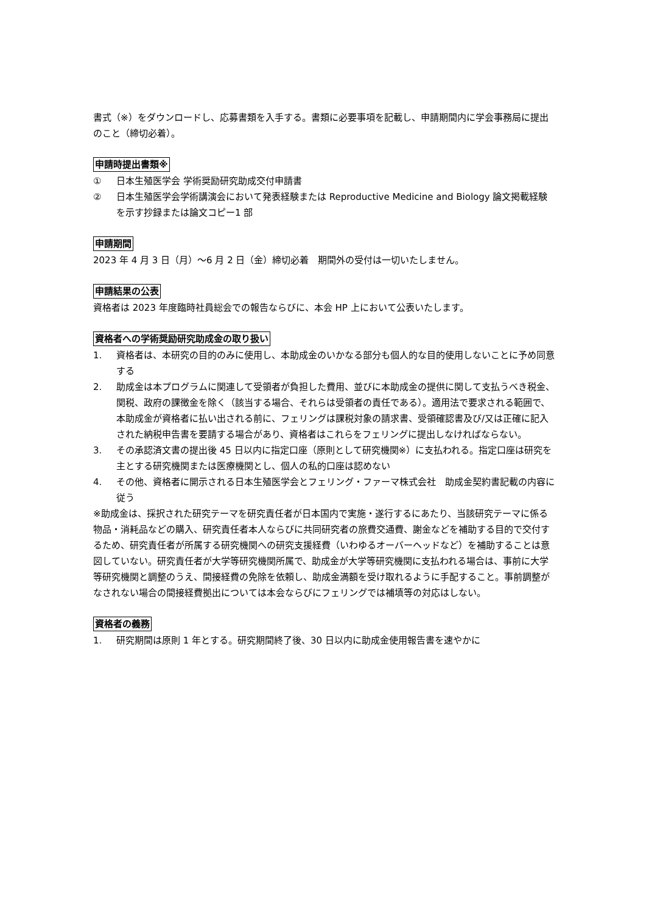書式（※）をダウンロードし、応募書類を入手する。書類に必要事項を記載し、申請期間内に学会事務局に提出のこと（締切必着）。
申請時提出書類※
① 日本生殖医学会 学術奨励研究助成交付申請書
② 日本生殖医学会学術講演会において発表経験または Reproductive Medicine and Biology 論文掲載経験を示す抄録または論文コピー1 部
申請期間
2023 年 4 月 3 日（月）～6 月 2 日（金）締切必着　期間外の受付は一切いたしません。
申請結果の公表
資格者は 2023 年度臨時社員総会での報告ならびに、本会 HP 上において公表いたします。
資格者への学術奨励研究助成金の取り扱い
1. 資格者は、本研究の目的のみに使用し、本助成金のいかなる部分も個人的な目的使用しないことに予め同意する
2. 助成金は本プログラムに関連して受領者が負担した費用、並びに本助成金の提供に関して支払うべき税金、関税、政府の課徴金を除く（該当する場合、それらは受領者の責任である）。適用法で要求される範囲で、本助成金が資格者に払い出される前に、フェリングは課税対象の請求書、受領確認書及び/又は正確に記入された納税申告書を要請する場合があり、資格者はこれらをフェリングに提出しなければならない。
3. その承認済文書の提出後 45 日以内に指定口座（原則として研究機関※）に支払われる。指定口座は研究を主とする研究機関または医療機関とし、個人の私的口座は認めない
4. その他、資格者に開示される日本生殖医学会とフェリング・ファーマ株式会社　助成金契約書記載の内容に従う
※助成金は、採択された研究テーマを研究責任者が日本国内で実施・遂行するにあたり、当該研究テーマに係る物品・消耗品などの購入、研究責任者本人ならびに共同研究者の旅費交通費、謝金などを補助する目的で交付するため、研究責任者が所属する研究機関への研究支援経費（いわゆるオーバーヘッドなど）を補助することは意図していない。研究責任者が大学等研究機関所属で、助成金が大学等研究機関に支払われる場合は、事前に大学等研究機関と調整のうえ、間接経費の免除を依頼し、助成金満額を受け取れるように手配すること。事前調整がなされない場合の間接経費拠出については本会ならびにフェリングでは補填等の対応はしない。
資格者の義務
1. 研究期間は原則 1 年とする。研究期間終了後、30 日以内に助成金使用報告書を速やかに